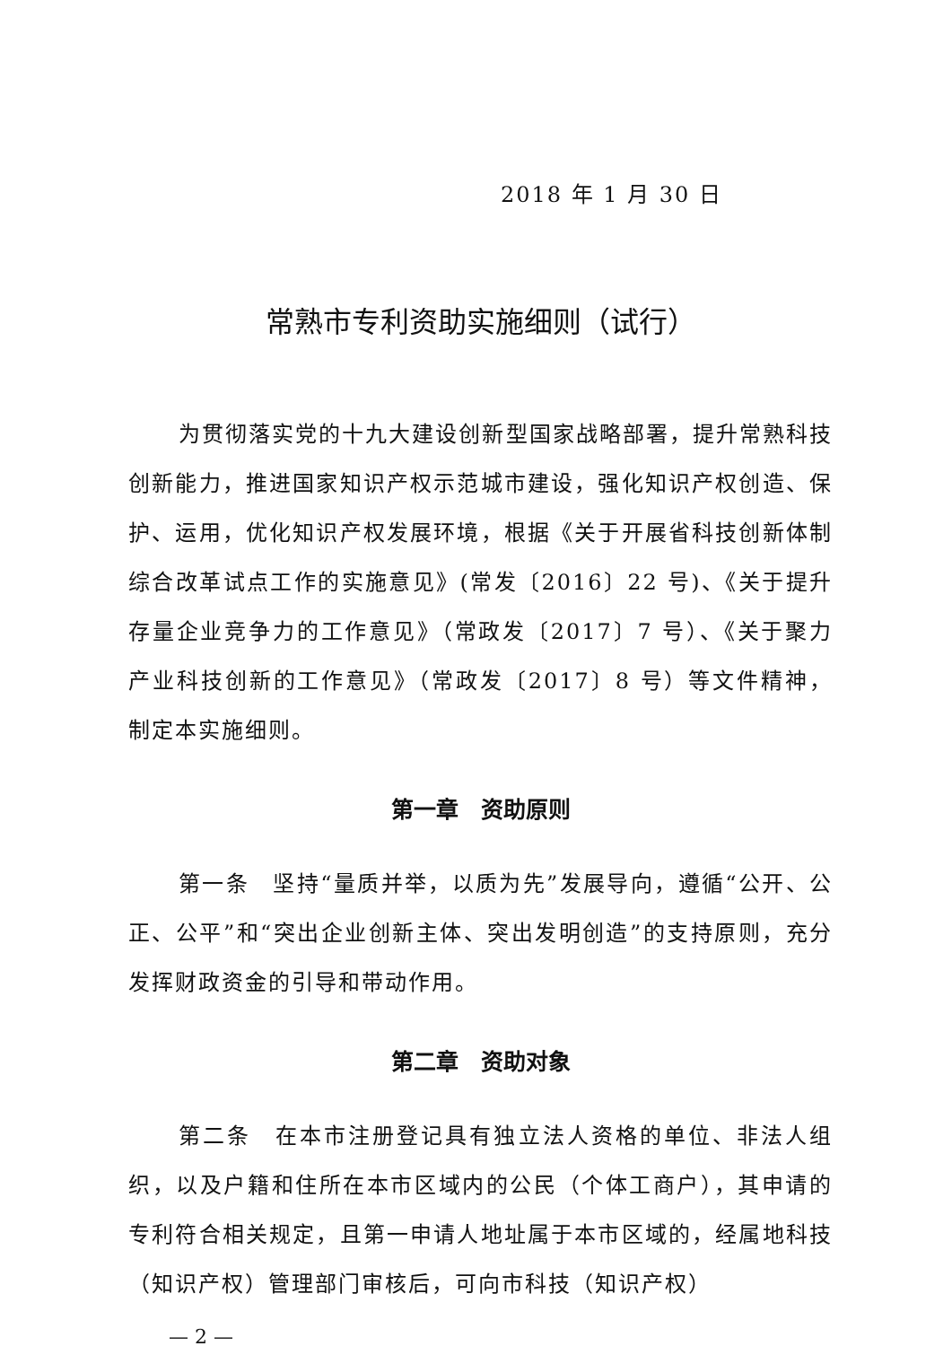2018 年 1 月 30 日
常熟市专利资助实施细则（试行）
为贯彻落实党的十九大建设创新型国家战略部署，提升常熟科技创新能力，推进国家知识产权示范城市建设，强化知识产权创造、保护、运用，优化知识产权发展环境，根据《关于开展省科技创新体制综合改革试点工作的实施意见》(常发〔2016〕22 号)、《关于提升存量企业竞争力的工作意见》（常政发〔2017〕7 号）、《关于聚力产业科技创新的工作意见》（常政发〔2017〕8 号）等文件精神，制定本实施细则。
第一章　资助原则
第一条　坚持“量质并举，以质为先”发展导向，遵循“公开、公正、公平”和“突出企业创新主体、突出发明创造”的支持原则，充分发挥财政资金的引导和带动作用。
第二章　资助对象
第二条　在本市注册登记具有独立法人资格的单位、非法人组织，以及户籍和住所在本市区域内的公民（个体工商户），其申请的专利符合相关规定，且第一申请人地址属于本市区域的，经属地科技（知识产权）管理部门审核后，可向市科技（知识产权）
— 2 —